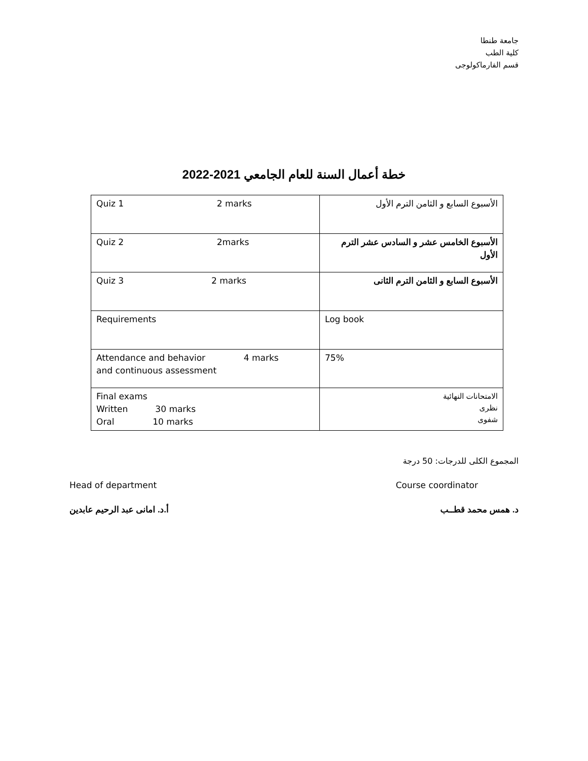جامعة طنطا
كلية الطب
قسم الفارماكولوجى
خطة أعمال السنة للعام الجامعي 2021-2022
| Quiz 1 2 marks | الأسبوع السابع و الثامن الترم الأول |
| Quiz 2 2marks | الأسبوع الخامس عشر و السادس عشر الترم الأول |
| Quiz 3 2 marks | الأسبوع السابع و الثامن الترم الثانى |
| Requirements | Log book |
| Attendance and behavior 4 marks and continuous assessment | 75% |
| Final exams Written 30 marks Oral 10 marks | الامتحانات النهائية نظرى شفوى |
المجموع الكلى للدرجات: 50 درجة
Head of department Course coordinator
د. همس محمد قطــب أ.د. امانى عبد الرحيم عابدين